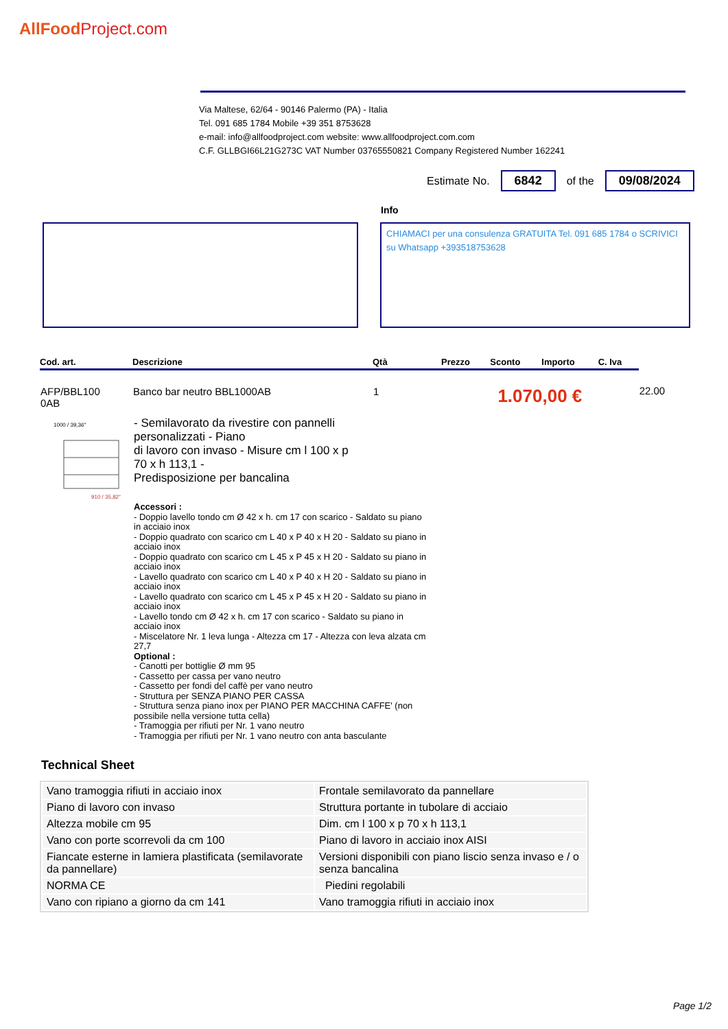AllFoodProject.com
Via Maltese, 62/64 - 90146 Palermo (PA) - Italia
Tel. 091 685 1784 Mobile +39 351 8753628
e-mail: info@allfoodproject.com website: www.allfoodproject.com.com
C.F. GLLBGI66L21G273C VAT Number 03765550821 Company Registered Number 162241
Estimate No. 6842 of the 09/08/2024
Info
CHIAMACI per una consulenza GRATUITA Tel. 091 685 1784 o SCRIVICI su Whatsapp +393518753628
| Cod. art. | Descrizione | Qtà | Prezzo | Sconto | Importo | C. Iva | |
| --- | --- | --- | --- | --- | --- | --- | --- |
| AFP/BBL100 0AB | Banco bar neutro BBL1000AB | 1 | 1.070,00 € | | | | 22.00 |
1000 / 39,36"
910 / 35,82"
- Semilavorato da rivestire con pannelli personalizzati - Piano
di lavoro con invaso - Misure cm l 100 x p 70 x h 113,1 -
Predisposizione per bancalina
Accessori :
- Doppio lavello tondo cm Ø 42 x h. cm 17 con scarico - Saldato su piano in acciaio inox
- Doppio quadrato con scarico cm L 40 x P 40 x H 20 - Saldato su piano in acciaio inox
- Doppio quadrato con scarico cm L 45 x P 45 x H 20 - Saldato su piano in acciaio inox
- Lavello quadrato con scarico cm L 40 x P 40 x H 20 - Saldato su piano in acciaio inox
- Lavello quadrato con scarico cm L 45 x P 45 x H 20 - Saldato su piano in acciaio inox
- Lavello tondo cm Ø 42 x h. cm 17 con scarico - Saldato su piano in acciaio inox
- Miscelatore Nr. 1 leva lunga - Altezza cm 17 - Altezza con leva alzata cm 27,7
Optional :
- Canotti per bottiglie Ø mm 95
- Cassetto per cassa per vano neutro
- Cassetto per fondi del caffè per vano neutro
- Struttura per SENZA PIANO PER CASSA
- Struttura senza piano inox per PIANO PER MACCHINA CAFFE' (non possibile nella versione tutta cella)
- Tramoggia per rifiuti per Nr. 1 vano neutro
- Tramoggia per rifiuti per Nr. 1 vano neutro con anta basculante
Technical Sheet
| Vano tramoggia rifiuti in acciaio inox | Frontale semilavorato da pannellare |
| Piano di lavoro con invaso | Struttura portante in tubolare di acciaio |
| Altezza mobile cm 95 | Dim. cm l 100 x p 70 x h 113,1 |
| Vano con porte scorrevoli da cm 100 | Piano di lavoro in acciaio inox AISI |
| Fiancate esterne in lamiera plastificata (semilavorate da pannellare) | Versioni disponibili con piano liscio senza invaso e / o senza bancalina |
| NORMA CE | Piedini regolabili |
| Vano con ripiano a giorno da cm 141 | Vano tramoggia rifiuti in acciaio inox |
Page 1/2